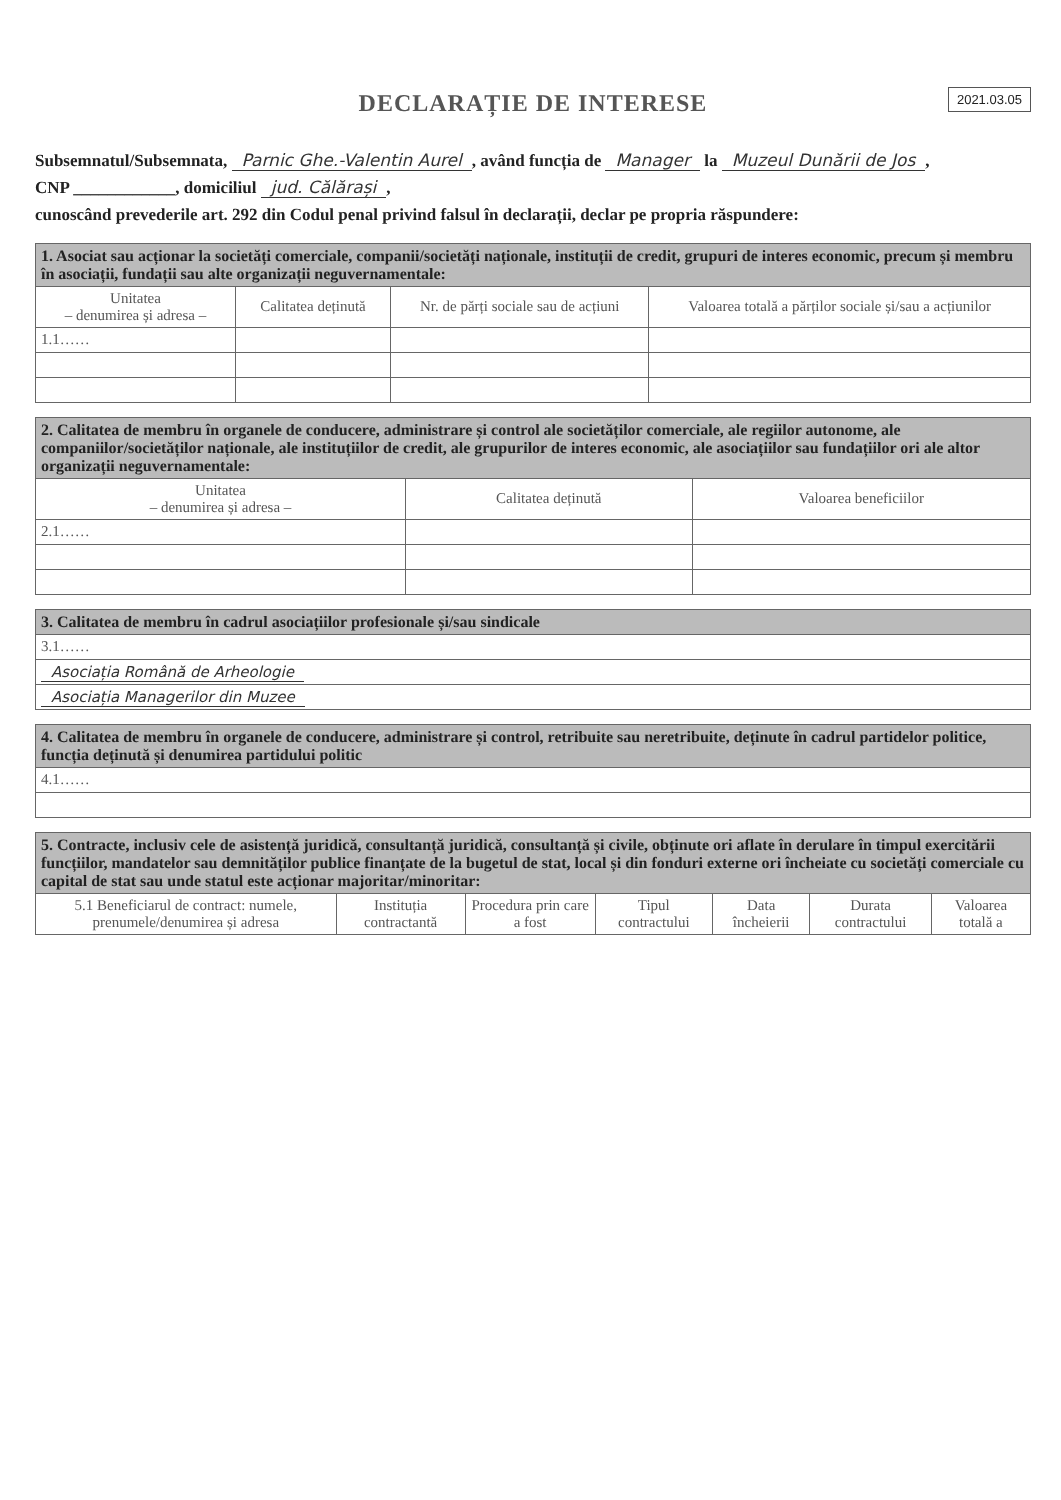DECLARAȚIE DE INTERESE
2021.03.05
Subsemnatul/Subsemnata, Parnic Ghe.-Valentin Aurel, având funcția de Manager la Muzeul Dunării de Jos,
CNP ____________, domiciliul jud. Călărași,
cunoscând prevederile art. 292 din Codul penal privind falsul în declarații, declar pe propria răspundere:
| 1. Asociat sau acționar la societăți comerciale, companii/societăți naționale, instituții de credit, grupuri de interes economic, precum și membru în asociații, fundații sau alte organizații neguvernamentale: | | | |
| Unitatea – denumirea și adresa – | Calitatea deținută | Nr. de părți sociale sau de acțiuni | Valoarea totală a părților sociale și/sau a acțiunilor |
| 1.1…… | | | |
| 2. Calitatea de membru în organele de conducere, administrare și control ale societăților comerciale, ale regiilor autonome, ale companiilor/societăților naționale, ale instituțiilor de credit, ale grupurilor de interes economic, ale asociațiilor sau fundațiilor ori ale altor organizații neguvernamentale: | | |
| Unitatea – denumirea și adresa – | Calitatea deținută | Valoarea beneficiilor |
| 2.1…… | | |
| 3. Calitatea de membru în cadrul asociațiilor profesionale și/sau sindicale |
| 3.1…… |
| Asociația Română de Arheologie |
| Asociația Managerilor din Muzee |
| 4. Calitatea de membru în organele de conducere, administrare și control, retribuite sau neretribuite, deținute în cadrul partidelor politice, funcția deținută și denumirea partidului politic |
| 4.1…… |
| 5. Contracte, inclusiv cele de asistență juridică, consultanță juridică, consultanță și civile, obținute ori aflate în derulare în timpul exercitării funcțiilor, mandatelor sau demnităților publice finanțate de la bugetul de stat, local și din fonduri externe ori încheiate cu societăți comerciale cu capital de stat sau unde statul este acționar majoritar/minoritar: | | | | | | |
| 5.1 Beneficiarul de contract: numele, prenumele/denumirea și adresa | Instituția contractantă | Procedura prin care a fost | Tipul contractului | Data încheierii | Durata contractului | Valoarea totală a |